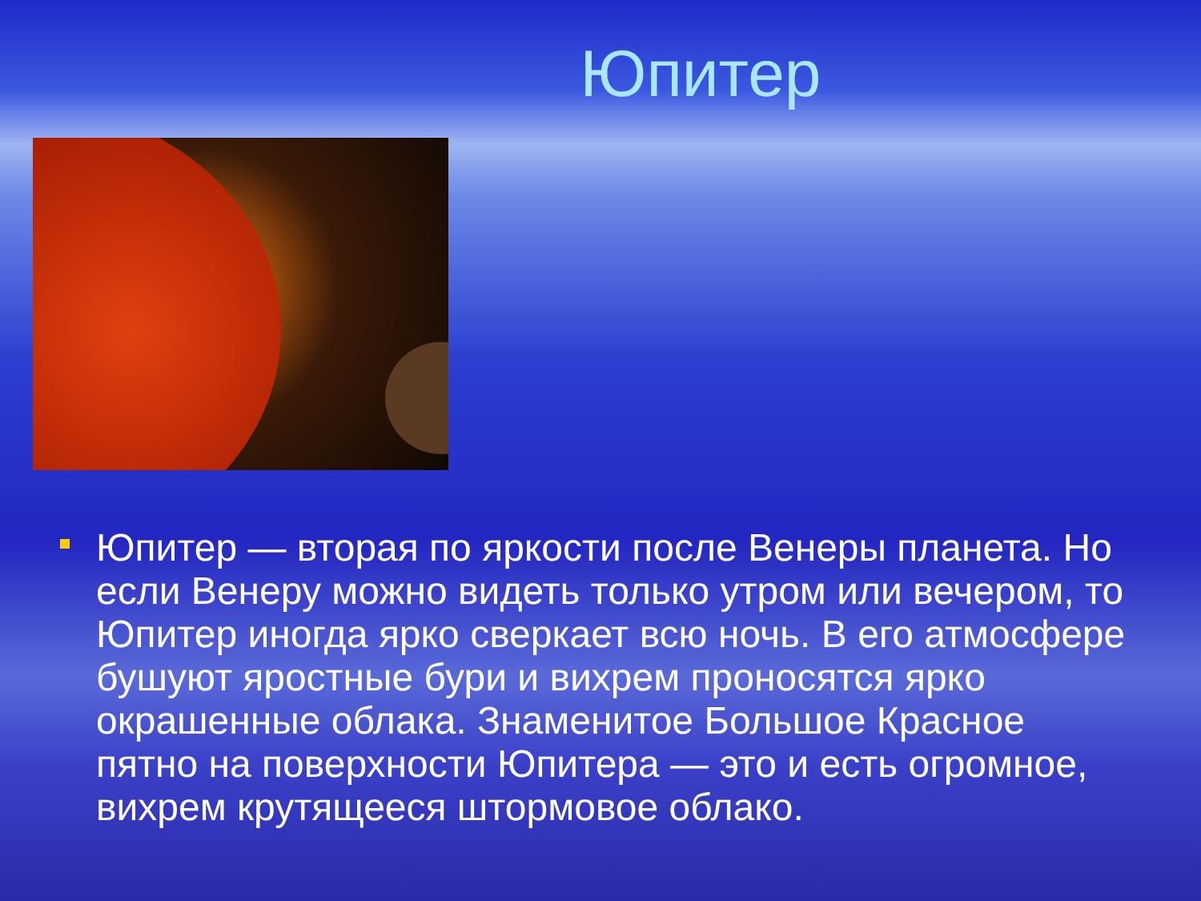Юпитер
Юпитер — вторая по яркости после Венеры планета. Но если Венеру можно видеть только утром или вечером, то Юпитер иногда ярко сверкает всю ночь. В его атмосфере бушуют яростные бури и вихрем проносятся ярко окрашенные облака. Знаменитое Большое Красное пятно на поверхности Юпитера — это и есть огромное, вихрем крутящееся штормовое облако.